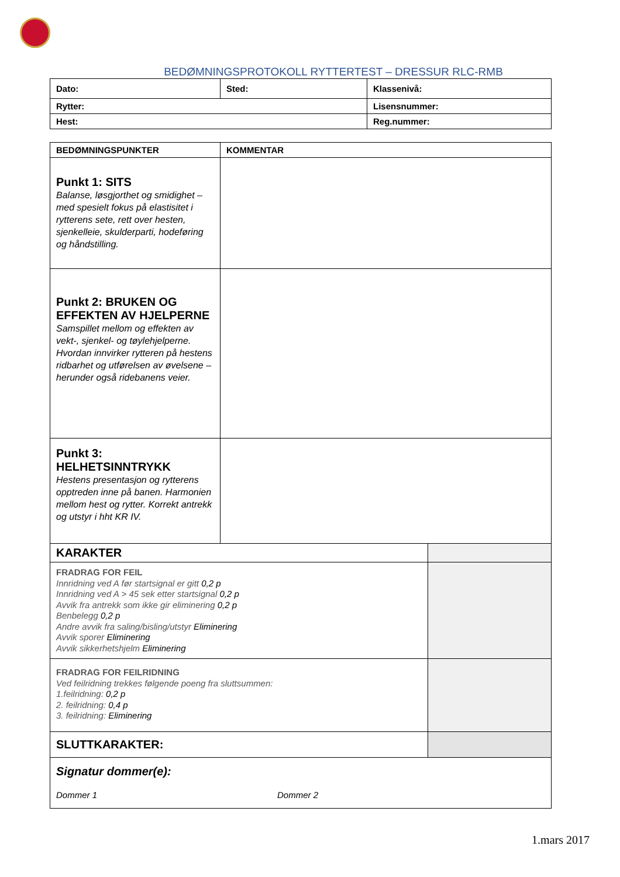BEDØMNINGSPROTOKOLL RYTTERTEST – DRESSUR RLC-RMB
| Dato: | Sted: | Klassenivå: |
| Rytter: | | Lisensnummer: |
| Hest: | | Reg.nummer: |
| BEDØMNINGSPUNKTER | KOMMENTAR | |
| Punkt 1: SITS Balanse, løsgjorthet og smidighet – med spesielt fokus på elastisitet i rytterens sete, rett over hesten, sjenkelleie, skulderparti, hodeføring og håndstilling. | | |
| Punkt 2: BRUKEN OG EFFEKTEN AV HJELPERNE Samspillet mellom og effekten av vekt-, sjenkel- og tøylehjelperne. Hvordan innvirker rytteren på hestens ridbarhet og utførelsen av øvelsene – herunder også ridebanens veier. | | |
| Punkt 3: HELHETSINNTRYKK Hestens presentasjon og rytterens opptreden inne på banen. Harmonien mellom hest og rytter. Korrekt antrekk og utstyr i hht KR IV. | | |
| KARAKTER | | |
| FRADRAG FOR FEIL Innridning ved A før startsignal er gitt 0,2 p Innridning ved A > 45 sek etter startsignal 0,2 p Avvik fra antrekk som ikke gir eliminering 0,2 p Benbelegg 0,2 p Andre avvik fra saling/bisling/utstyr Eliminering Avvik sporer Eliminering Avvik sikkerhetshjelm Eliminering | | |
| FRADRAG FOR FEILRIDNING Ved feilridning trekkes følgende poeng fra sluttsummen: 1.feilridning: 0,2 p 2. feilridning: 0,4 p 3. feilridning: Eliminering | | |
| SLUTTKARAKTER: | | |
| Signatur dommer(e): Dommer 1 Dommer 2 | | |
1.mars 2017